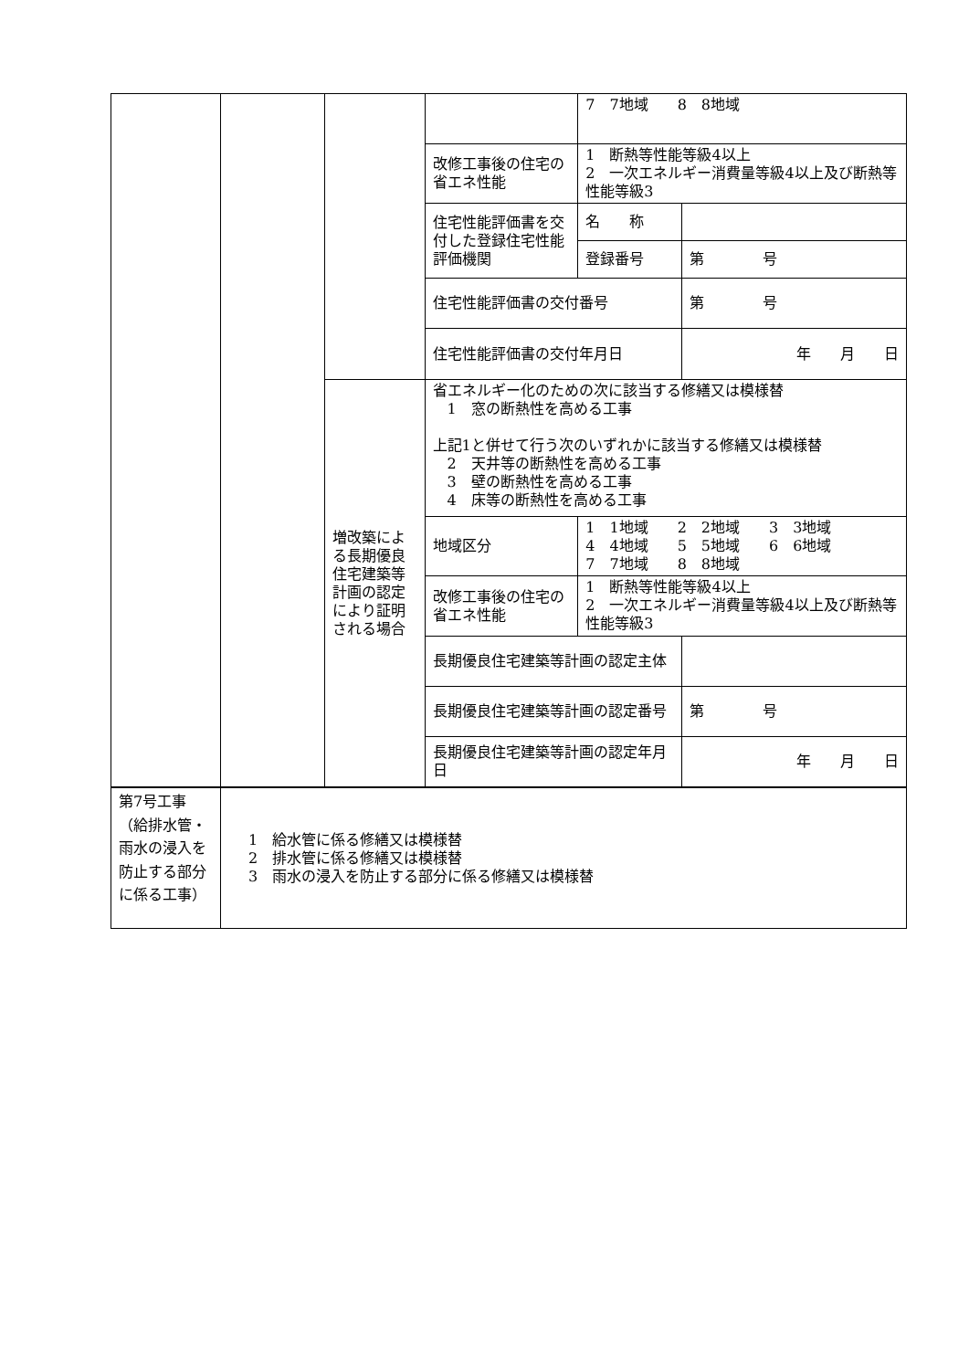| | | | | 7 7地域 8 8地域 | |
| | | | 改修工事後の住宅の省エネ性能 | 1 断熱等性能等級4以上 2 一次エネルギー消費量等級4以上及び断熱等性能等級3 | |
| | | | 住宅性能評価書を交付した登録住宅性能評価機関 | 名 称 | |
| | | | | 登録番号 | 第 号 |
| | | | 住宅性能評価書の交付番号 | | 第 号 |
| | | | 住宅性能評価書の交付年月日 | | 年 月 日 |
| | | 増改築による長期優良住宅建築等計画の認定により証明される場合 | 省エネルギー化のための次に該当する修繕又は模様替 1 窓の断熱性を高める工事 上記1と併せて行う次のいずれかに該当する修繕又は模様替 2 天井等の断熱性を高める工事 3 壁の断熱性を高める工事 4 床等の断熱性を高める工事 | | |
| | | | 地域区分 | 1 1地域 2 2地域 3 3地域 4 4地域 5 5地域 6 6地域 7 7地域 8 8地域 | |
| | | | 改修工事後の住宅の省エネ性能 | 1 断熱等性能等級4以上 2 一次エネルギー消費量等級4以上及び断熱等性能等級3 | |
| | | | 長期優良住宅建築等計画の認定主体 | | |
| | | | 長期優良住宅建築等計画の認定番号 | | 第 号 |
| | | | 長期優良住宅建築等計画の認定年月日 | | 年 月 日 |
| 第7号工事（給排水管・雨水の浸入を防止する部分に係る工事） | 1 給水管に係る修繕又は模様替 2 排水管に係る修繕又は模様替 3 雨水の浸入を防止する部分に係る修繕又は模様替 |